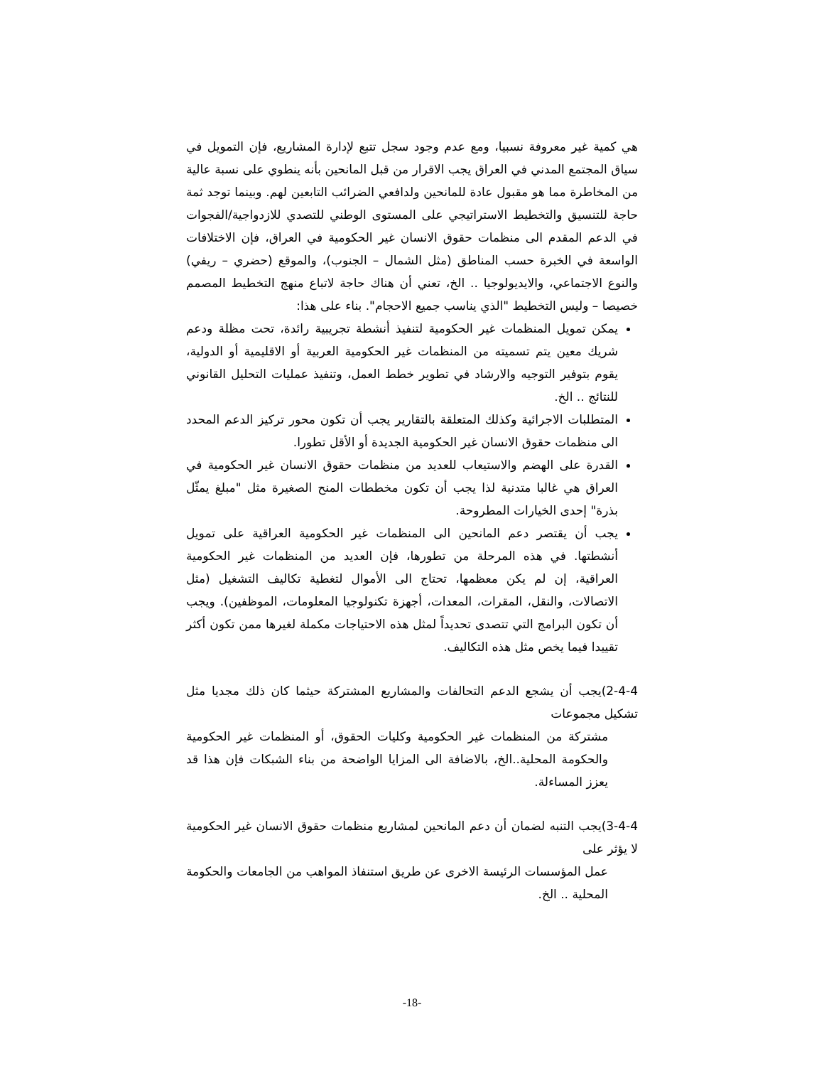هي كمية غير معروفة نسبيا، ومع عدم وجود سجل تتبع لإدارة المشاريع، فإن التمويل في سياق المجتمع المدني في العراق يجب الاقرار من قبل المانحين بأنه ينطوي على نسبة عالية من المخاطرة مما هو مقبول عادة للمانحين ولدافعي الضرائب التابعين لهم. وبينما توجد ثمة حاجة للتنسيق والتخطيط الاستراتيجي على المستوى الوطني للتصدي للازدواجية/الفجوات في الدعم المقدم الى منظمات حقوق الانسان غير الحكومية في العراق، فإن الاختلافات الواسعة في الخبرة حسب المناطق (مثل الشمال – الجنوب)، والموقع (حضري – ريفي) والنوع الاجتماعي، والايديولوجيا .. الخ، تعني أن هناك حاجة لاتباع منهج التخطيط المصمم خصيصا – وليس التخطيط "الذي يناسب جميع الاحجام". بناء على هذا:
يمكن تمويل المنظمات غير الحكومية لتنفيذ أنشطة تجريبية رائدة، تحت مظلة ودعم شريك معين يتم تسميته من المنظمات غير الحكومية العربية أو الاقليمية أو الدولية، يقوم بتوفير التوجيه والارشاد في تطوير خطط العمل، وتنفيذ عمليات التحليل القانوني للنتائج .. الخ.
المتطلبات الاجرائية وكذلك المتعلقة بالتقارير يجب أن تكون محور تركيز الدعم المحدد الى منظمات حقوق الانسان غير الحكومية الجديدة أو الأقل تطورا.
القدرة على الهضم والاستيعاب للعديد من منظمات حقوق الانسان غير الحكومية في العراق هي غالبا متدنية لذا يجب أن تكون مخططات المنح الصغيرة مثل "مبلغ يمثّل بذرة" إحدى الخيارات المطروحة.
يجب أن يقتصر دعم المانحين الى المنظمات غير الحكومية العراقية على تمويل أنشطتها. في هذه المرحلة من تطورها، فإن العديد من المنظمات غير الحكومية العراقية، إن لم يكن معظمها، تحتاج الى الأموال لتغطية تكاليف التشغيل (مثل الاتصالات، والنقل، المقرات، المعدات، أجهزة تكنولوجيا المعلومات، الموظفين). ويجب أن تكون البرامج التي تتصدى تحديداً لمثل هذه الاحتياجات مكملة لغيرها ممن تكون أكثر تقييدا فيما يخص مثل هذه التكاليف.
2-4-4)يجب أن يشجع الدعم التحالفات والمشاريع المشتركة حيثما كان ذلك مجديا مثل تشكيل مجموعات
مشتركة من المنظمات غير الحكومية وكليات الحقوق، أو المنظمات غير الحكومية والحكومة المحلية..الخ، بالاضافة الى المزايا الواضحة من بناء الشبكات فإن هذا قد يعزز المساءلة.
3-4-4)يجب التنبه لضمان أن دعم المانحين لمشاريع منظمات حقوق الانسان غير الحكومية لا يؤثر على
عمل المؤسسات الرئيسة الاخرى عن طريق استنفاذ المواهب من الجامعات والحكومة المحلية .. الخ.
-18-